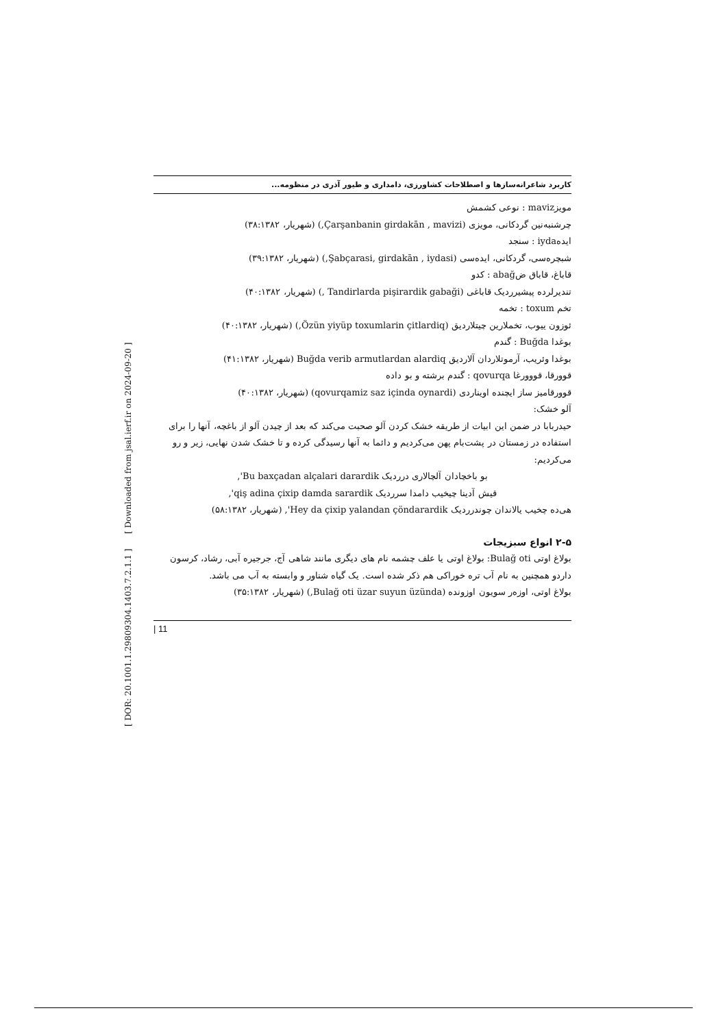[ DOR: 20.1001.1.29809304.1403.7.2.1.1 ] [ Downloaded from jsal.ierf.ir on 2024-09-20 ]
کاربرد شاعرانه‌سازها و اصطلاحات کشاورزی، دامداری و طیور آذری در منظومه...
مویزmaviz : نوعی کشمش
چرشنبه‌نین گردکانی، مویزی (Çarşanbanin girdakān , mavizi,) (شهریار، ۳۸:۱۳۸۲)
ایده‌iyda : سنجد
شبچره‌سی، گردکانی، ایده‌سی (Şabçarasi, girdakān , iydasi,) (شهریار، ۳۹:۱۳۸۲)
قاباغ، قاباق ضabağ : کدو
تندیرلرده پیشیرردیک قاباغی (Tandirlarda pişirardik gabaği ,) (شهریار، ۴۰:۱۳۸۲)
تخم toxum : تخمه
ئوزون ییوب، تخملارین چیتلاردیق (Özün yiyüp toxumlarin çitlardiq,) (شهریار، ۴۰:۱۳۸۲)
بوغدا Buğda : گندم
بوغدا وئریب، آرموتلاردان آلاردیق Buğda verib armutlardan alardiq (شهریار، ۴۱:۱۳۸۲)
قوورقا، قووورغا qovurqa : گندم برشته و بو داده
قوورقامیز ساز ایچنده اویناردی (qovurqamiz saz içinda oynardi) (شهریار، ۴۰:۱۳۸۲)
آلو خشک:
حیدربابا در ضمن این ابیات از طریقه خشک کردن آلو صحبت می‌کند که بعد از چیدن آلو از باغچه، آنها را برای استفاده در زمستان در پشت‌بام پهن می‌کردیم و دائما به آنها رسیدگی کرده و تا خشک شدن نهایی، زیر و رو می‌کردیم:
بو باخچادان آلچالاری درردیک Bu baxçadan alçalari darardik',
قیش آدینا چیخیب دامدا سرردیک qiş adina çixip damda sarardik',
هی‌ده چخیب یالاندان چوندرردیک Hey da çixip yalandan çöndarardik', (شهریار، ۵۸:۱۳۸۲)
۲-۵ انواع سبزیجات
بولاغ اوتی Bulağ oti: بولاغ اوتی یا علف چشمه نام های دیگری مانند شاهی آج، جرجیره آبی، رشاد، کرسون داردو همچنین به نام آب تره خوراکی هم ذکر شده است. یک گیاه شناور و وابسته به آب می باشد.
بولاغ اوتی، اوزەر سویون اوزونده (Bulağ oti üzar suyun üzünda,) (شهریار، ۳۵:۱۳۸۲)
| 11